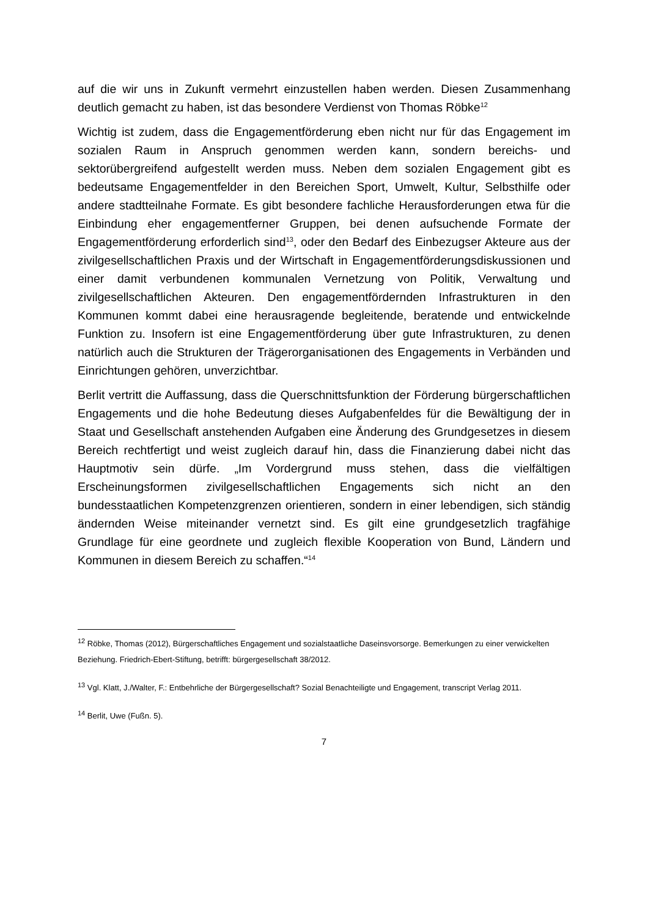auf die wir uns in Zukunft vermehrt einzustellen haben werden. Diesen Zusammenhang deutlich gemacht zu haben, ist das besondere Verdienst von Thomas Röbke<sup>12</sup>
Wichtig ist zudem, dass die Engagementförderung eben nicht nur für das Engagement im sozialen Raum in Anspruch genommen werden kann, sondern bereichs- und sektorübergreifend aufgestellt werden muss. Neben dem sozialen Engagement gibt es bedeutsame Engagementfelder in den Bereichen Sport, Umwelt, Kultur, Selbsthilfe oder andere stadtteilnahe Formate. Es gibt besondere fachliche Herausforderungen etwa für die Einbindung eher engagementferner Gruppen, bei denen aufsuchende Formate der Engagementförderung erforderlich sind<sup>13</sup>, oder den Bedarf des Einbezugser Akteure aus der zivilgesellschaftlichen Praxis und der Wirtschaft in Engagementförderungsdiskussionen und einer damit verbundenen kommunalen Vernetzung von Politik, Verwaltung und zivilgesellschaftlichen Akteuren. Den engagementfördernden Infrastrukturen in den Kommunen kommt dabei eine herausragende begleitende, beratende und entwickelnde Funktion zu. Insofern ist eine Engagementförderung über gute Infrastrukturen, zu denen natürlich auch die Strukturen der Trägerorganisationen des Engagements in Verbänden und Einrichtungen gehören, unverzichtbar.
Berlit vertritt die Auffassung, dass die Querschnittsfunktion der Förderung bürgerschaftlichen Engagements und die hohe Bedeutung dieses Aufgabenfeldes für die Bewältigung der in Staat und Gesellschaft anstehenden Aufgaben eine Änderung des Grundgesetzes in diesem Bereich rechtfertigt und weist zugleich darauf hin, dass die Finanzierung dabei nicht das Hauptmotiv sein dürfe. „Im Vordergrund muss stehen, dass die vielfältigen Erscheinungsformen zivilgesellschaftlichen Engagements sich nicht an den bundesstaatlichen Kompetenzgrenzen orientieren, sondern in einer lebendigen, sich ständig ändernden Weise miteinander vernetzt sind. Es gilt eine grundgesetzlich tragfähige Grundlage für eine geordnete und zugleich flexible Kooperation von Bund, Ländern und Kommunen in diesem Bereich zu schaffen.“<sup>14</sup>
<sup>12</sup> Röbke, Thomas (2012), Bürgerschaftliches Engagement und sozialstaatliche Daseinsvorsorge. Bemerkungen zu einer verwickelten Beziehung. Friedrich-Ebert-Stiftung, betrifft: bürgergesellschaft 38/2012.
<sup>13</sup> Vgl. Klatt, J./Walter, F.: Entbehrliche der Bürgergesellschaft? Sozial Benachteiligte und Engagement, transcript Verlag 2011.
<sup>14</sup> Berlit, Uwe (Fußn. 5).
7